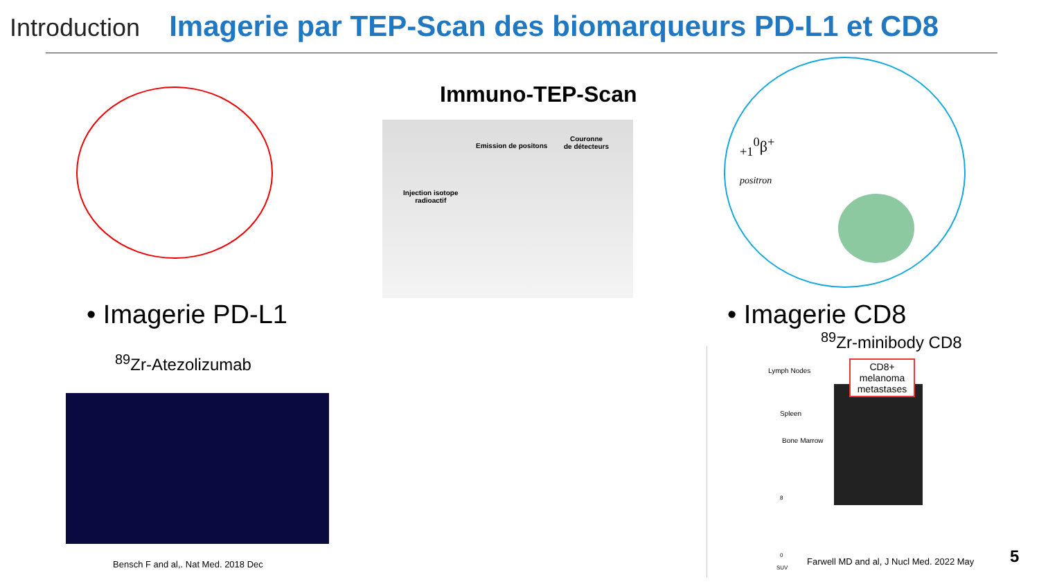Introduction Imagerie par TEP-Scan des biomarqueurs PD-L1 et CD8
Immuno-TEP-Scan
Emission de positons
Couronne
de détecteurs
Injection isotope
radioactif
<sub>+1</sub><sup>0</sup>β<sup>+</sup>
positron
• Imagerie PD-L1
<sup>89</sup>Zr-Atezolizumab
Bensch F and al,. Nat Med. 2018 Dec
• Imagerie CD8
<sup>89</sup>Zr-minibody CD8
Lymph Nodes
Spleen
Bone Marrow
8
0
SUV
CD8+ melanoma
metastases
Farwell MD and al, J Nucl Med. 2022 May
5